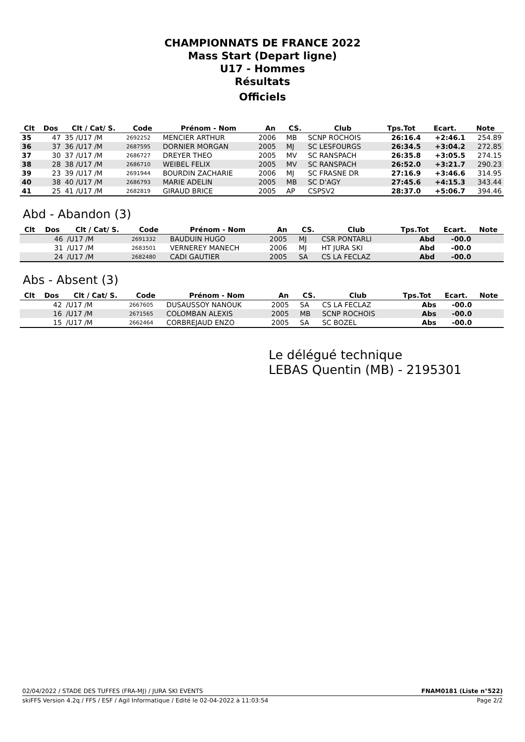CHAMPIONNATS DE FRANCE 2022
Mass Start (Depart ligne)
U17 - Hommes
Résultats
Officiels
| Clt | Dos | Clt / Cat/ S. | Code | Prénom - Nom | An | CS. | Club | Tps.Tot | Ecart. | Note |
| --- | --- | --- | --- | --- | --- | --- | --- | --- | --- | --- |
| 35 | 47 | 35 /U17 /M | 2692252 | MENCIER ARTHUR | 2006 | MB | SCNP ROCHOIS | 26:16.4 | +2:46.1 | 254.89 |
| 36 | 37 | 36 /U17 /M | 2687595 | DORNIER MORGAN | 2005 | MJ | SC LESFOURGS | 26:34.5 | +3:04.2 | 272.85 |
| 37 | 30 | 37 /U17 /M | 2686727 | DREYER THEO | 2005 | MV | SC RANSPACH | 26:35.8 | +3:05.5 | 274.15 |
| 38 | 28 | 38 /U17 /M | 2686710 | WEIBEL FELIX | 2005 | MV | SC RANSPACH | 26:52.0 | +3:21.7 | 290.23 |
| 39 | 23 | 39 /U17 /M | 2691944 | BOURDIN ZACHARIE | 2006 | MJ | SC FRASNE DR | 27:16.9 | +3:46.6 | 314.95 |
| 40 | 38 | 40 /U17 /M | 2686793 | MARIE ADELIN | 2005 | MB | SC D'AGY | 27:45.6 | +4:15.3 | 343.44 |
| 41 | 25 | 41 /U17 /M | 2682819 | GIRAUD BRICE | 2005 | AP | CSPSV2 | 28:37.0 | +5:06.7 | 394.46 |
Abd - Abandon (3)
| Clt | Dos | Clt / Cat/ S. | Code | Prénom - Nom | An | CS. | Club | Tps.Tot | Ecart. | Note |
| --- | --- | --- | --- | --- | --- | --- | --- | --- | --- | --- |
| | 46 | /U17 /M | 2691332 | BAUDUIN HUGO | 2005 | MJ | CSR PONTARLI | Abd | -00.0 | |
| | 31 | /U17 /M | 2683501 | VERNEREY MANECH | 2006 | MJ | HT JURA SKI | Abd | -00.0 | |
| | 24 | /U17 /M | 2682480 | CADI GAUTIER | 2005 | SA | CS LA FECLAZ | Abd | -00.0 | |
Abs - Absent (3)
| Clt | Dos | Clt / Cat/ S. | Code | Prénom - Nom | An | CS. | Club | Tps.Tot | Ecart. | Note |
| --- | --- | --- | --- | --- | --- | --- | --- | --- | --- | --- |
| | 42 | /U17 /M | 2667605 | DUSAUSSOY NANOUK | 2005 | SA | CS LA FECLAZ | Abs | -00.0 | |
| | 16 | /U17 /M | 2671565 | COLOMBAN ALEXIS | 2005 | MB | SCNP ROCHOIS | Abs | -00.0 | |
| | 15 | /U17 /M | 2662464 | CORBREJAUD ENZO | 2005 | SA | SC BOZEL | Abs | -00.0 | |
Le délégué technique
LEBAS Quentin (MB) - 2195301
02/04/2022 / STADE DES TUFFES (FRA-MJ) / JURA SKI EVENTS FNAM0181 (Liste n°522)
skiFFS Version 4.2q / FFS / ESF / Agil Informatique / Edité le 02-04-2022 à 11:03:54 Page 2/2